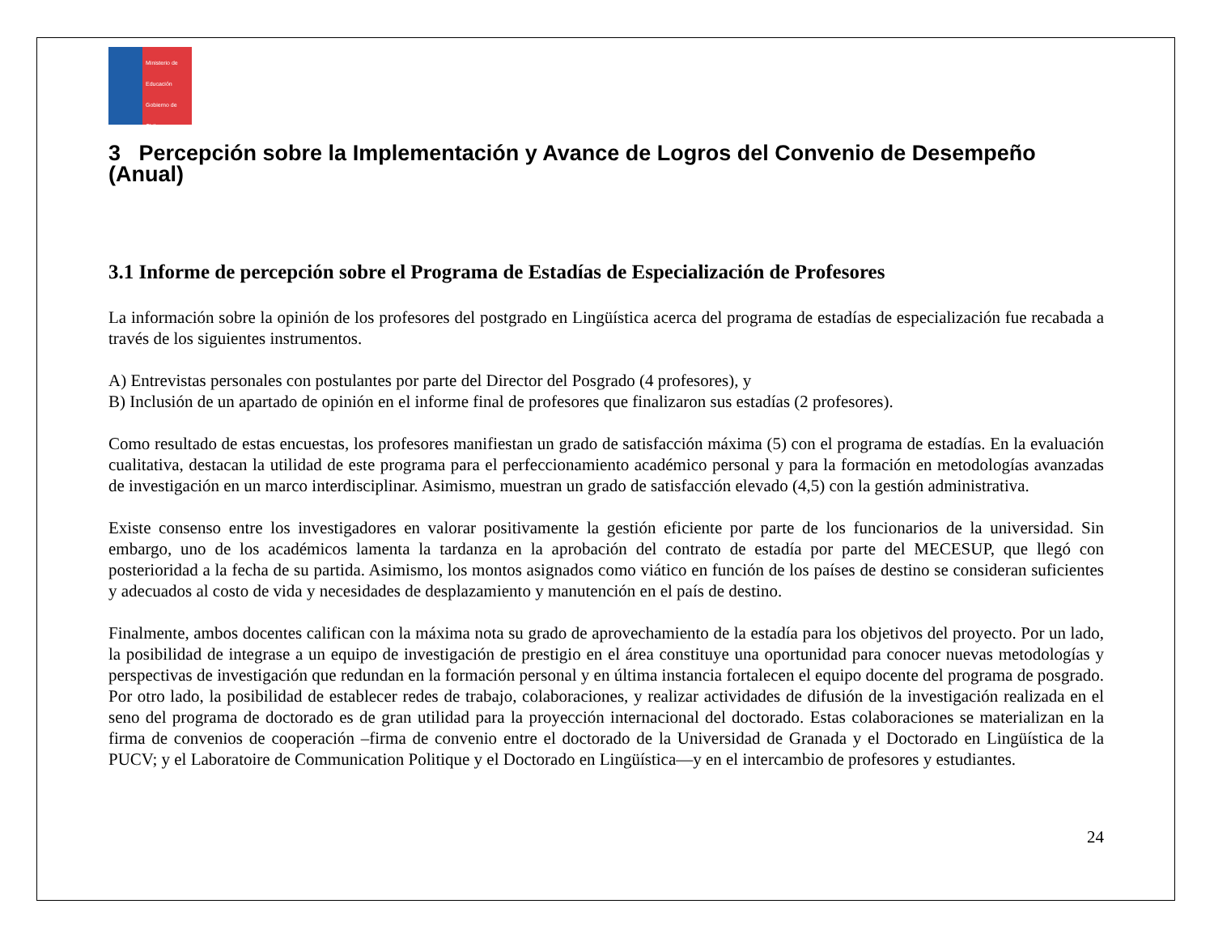Ministerio de Educación
Gobierno de Chile
3 Percepción sobre la Implementación y Avance de Logros del Convenio de Desempeño (Anual)
3.1 Informe de percepción sobre el Programa de Estadías de Especialización de Profesores
La información sobre la opinión de los profesores del postgrado en Lingüística acerca del programa de estadías de especialización fue recabada a través de los siguientes instrumentos.
A) Entrevistas personales con postulantes por parte del Director del Posgrado (4 profesores), y
B) Inclusión de un apartado de opinión en el informe final de profesores que finalizaron sus estadías (2 profesores).
Como resultado de estas encuestas, los profesores manifiestan un grado de satisfacción máxima (5) con el programa de estadías. En la evaluación cualitativa, destacan la utilidad de este programa para el perfeccionamiento académico personal y para la formación en metodologías avanzadas de investigación en un marco interdisciplinar. Asimismo, muestran un grado de satisfacción elevado (4,5) con la gestión administrativa.
Existe consenso entre los investigadores en valorar positivamente la gestión eficiente por parte de los funcionarios de la universidad. Sin embargo, uno de los académicos lamenta la tardanza en la aprobación del contrato de estadía por parte del MECESUP, que llegó con posterioridad a la fecha de su partida. Asimismo, los montos asignados como viático en función de los países de destino se consideran suficientes y adecuados al costo de vida y necesidades de desplazamiento y manutención en el país de destino.
Finalmente, ambos docentes califican con la máxima nota su grado de aprovechamiento de la estadía para los objetivos del proyecto. Por un lado, la posibilidad de integrase a un equipo de investigación de prestigio en el área constituye una oportunidad para conocer nuevas metodologías y perspectivas de investigación que redundan en la formación personal y en última instancia fortalecen el equipo docente del programa de posgrado. Por otro lado, la posibilidad de establecer redes de trabajo, colaboraciones, y realizar actividades de difusión de la investigación realizada en el seno del programa de doctorado es de gran utilidad para la proyección internacional del doctorado. Estas colaboraciones se materializan en la firma de convenios de cooperación –firma de convenio entre el doctorado de la Universidad de Granada y el Doctorado en Lingüística de la PUCV; y el Laboratoire de Communication Politique y el Doctorado en Lingüística—y en el intercambio de profesores y estudiantes.
24